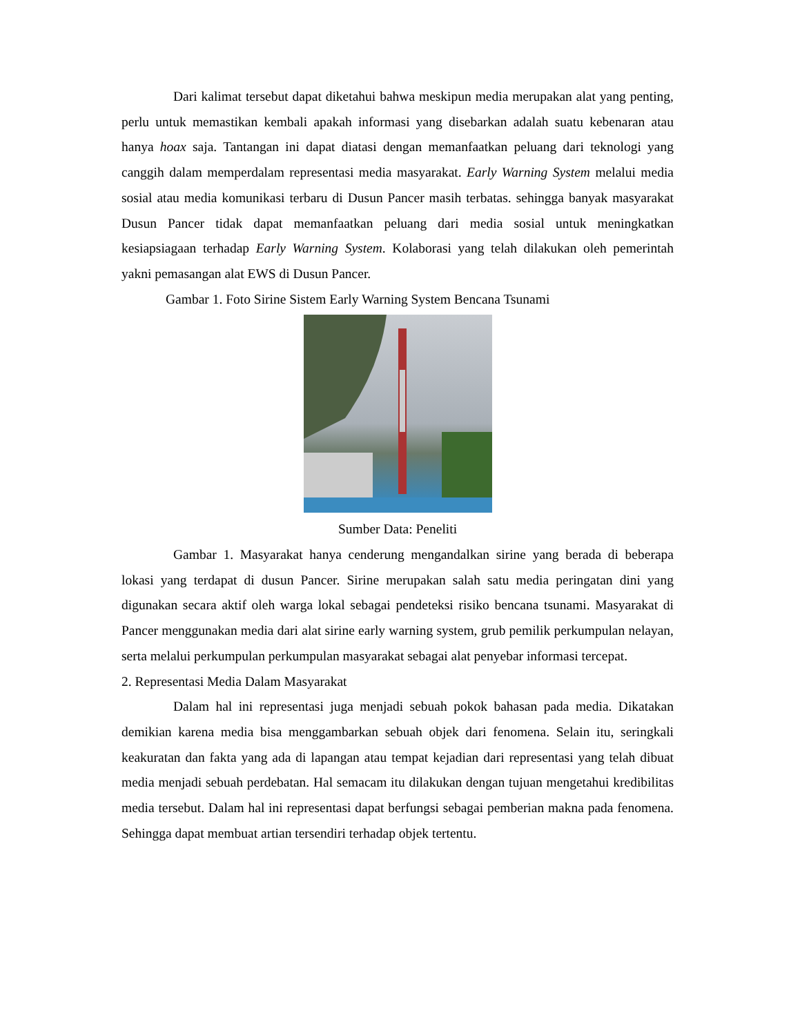Dari kalimat tersebut dapat diketahui bahwa meskipun media merupakan alat yang penting, perlu untuk memastikan kembali apakah informasi yang disebarkan adalah suatu kebenaran atau hanya hoax saja. Tantangan ini dapat diatasi dengan memanfaatkan peluang dari teknologi yang canggih dalam memperdalam representasi media masyarakat. Early Warning System melalui media sosial atau media komunikasi terbaru di Dusun Pancer masih terbatas. sehingga banyak masyarakat Dusun Pancer tidak dapat memanfaatkan peluang dari media sosial untuk meningkatkan kesiapsiagaan terhadap Early Warning System. Kolaborasi yang telah dilakukan oleh pemerintah yakni pemasangan alat EWS di Dusun Pancer.
Gambar 1. Foto Sirine Sistem Early Warning System Bencana Tsunami
Sumber Data: Peneliti
Gambar 1. Masyarakat hanya cenderung mengandalkan sirine yang berada di beberapa lokasi yang terdapat di dusun Pancer. Sirine merupakan salah satu media peringatan dini yang digunakan secara aktif oleh warga lokal sebagai pendeteksi risiko bencana tsunami. Masyarakat di Pancer menggunakan media dari alat sirine early warning system, grub pemilik perkumpulan nelayan, serta melalui perkumpulan perkumpulan masyarakat sebagai alat penyebar informasi tercepat.
2. Representasi Media Dalam Masyarakat
Dalam hal ini representasi juga menjadi sebuah pokok bahasan pada media. Dikatakan demikian karena media bisa menggambarkan sebuah objek dari fenomena. Selain itu, seringkali keakuratan dan fakta yang ada di lapangan atau tempat kejadian dari representasi yang telah dibuat media menjadi sebuah perdebatan. Hal semacam itu dilakukan dengan tujuan mengetahui kredibilitas media tersebut. Dalam hal ini representasi dapat berfungsi sebagai pemberian makna pada fenomena. Sehingga dapat membuat artian tersendiri terhadap objek tertentu.